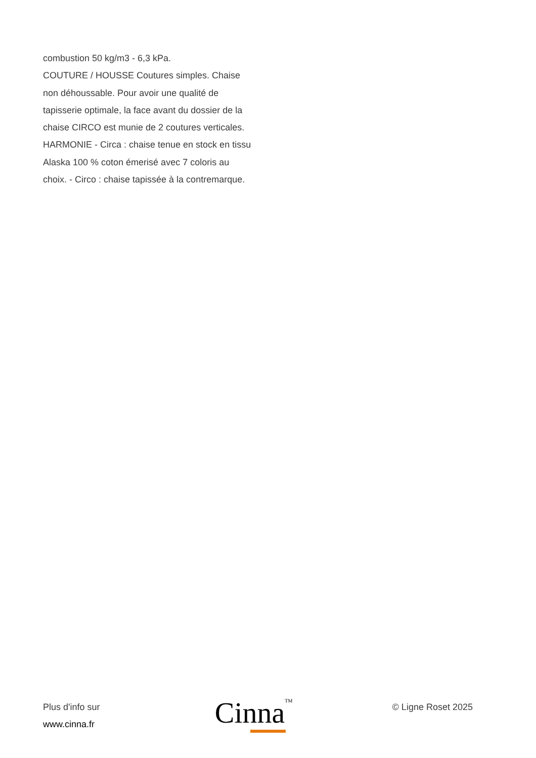combustion 50 kg/m3 - 6,3 kPa.
COUTURE / HOUSSE Coutures simples. Chaise non déhoussable. Pour avoir une qualité de tapisserie optimale, la face avant du dossier de la chaise CIRCO est munie de 2 coutures verticales.
HARMONIE - Circa : chaise tenue en stock en tissu Alaska 100 % coton émerisé avec 7 coloris au choix. - Circo : chaise tapissée à la contremarque.
Plus d'info sur
www.cinna.fr
Cinna<sup>TM</sup>
© Ligne Roset 2025